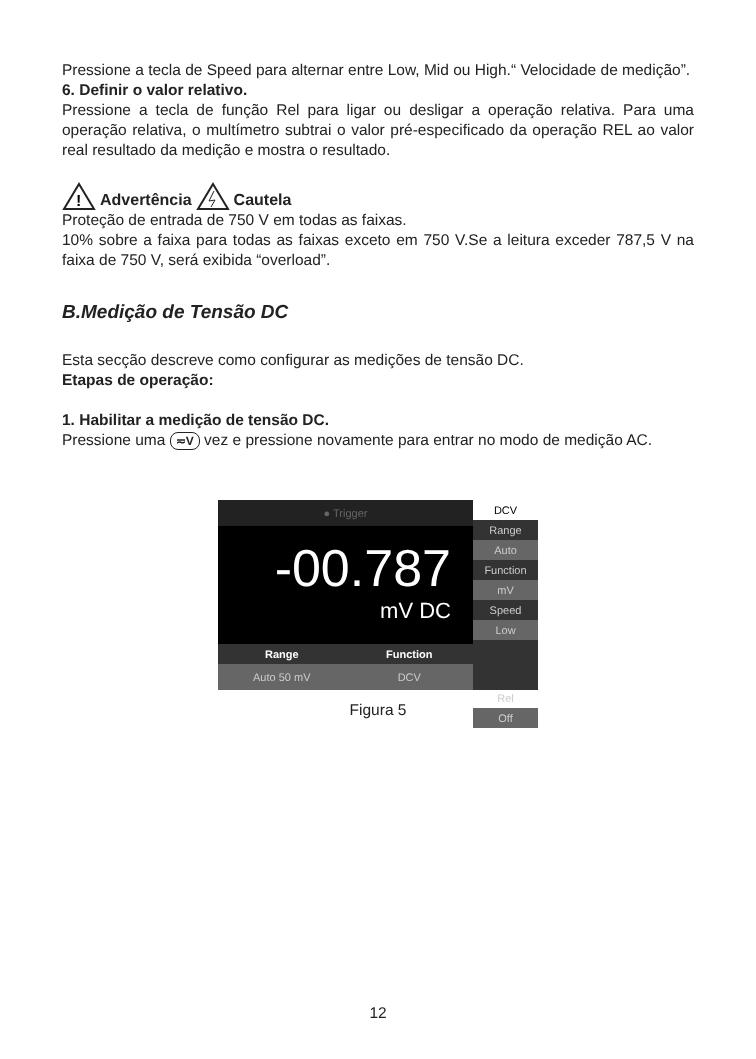Pressione a tecla de Speed para alternar entre Low, Mid ou High.“ Velocidade de medição”.
6. Definir o valor relativo.
Pressione a tecla de função Rel para ligar ou desligar a operação relativa. Para uma operação relativa, o multímetro subtrai o valor pré-especificado da operação REL ao valor real resultado da medição e mostra o resultado.
!
Advertência Cautela
Proteção de entrada de 750 V em todas as faixas.
10% sobre a faixa para todas as faixas exceto em 750 V.Se a leitura exceder 787,5 V na faixa de 750 V, será exibida “overload”.
B.Medição de Tensão DC
Esta secção descreve como configurar as medições de tensão DC.
Etapas de operação:
1. Habilitar a medição de tensão DC.
Pressione uma ≂V vez e pressione novamente para entrar no modo de medição AC.
● Trigger
-00.787
mV DC
Range Function
Auto 50 mV DCV
DCV
Range
Auto
Function
mV
Speed
Low
Rel
Off
Figura 5
12